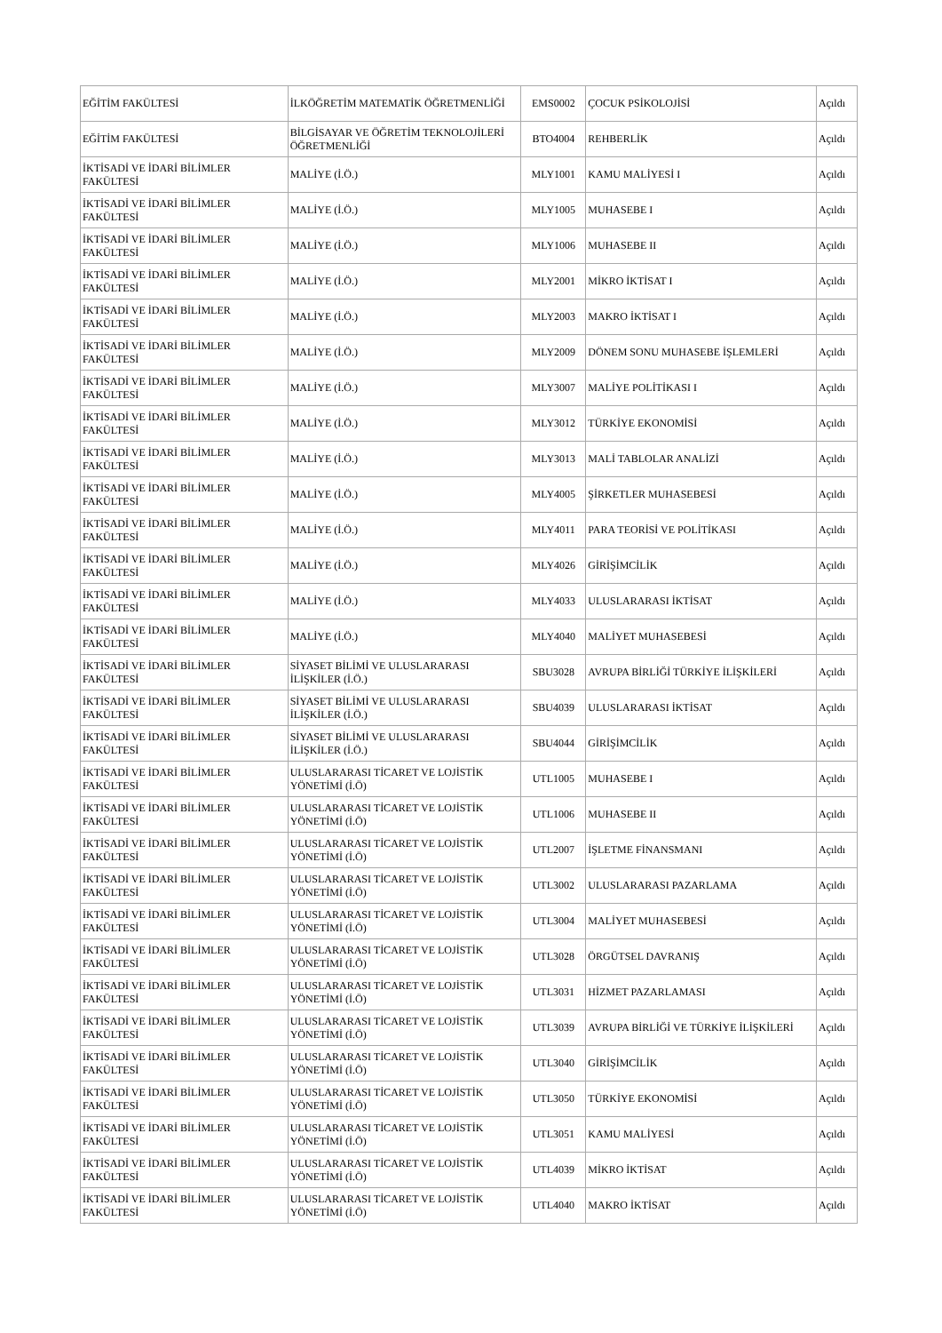| EĞİTİM FAKÜLTESİ | İLKÖĞRETİM MATEMATİK ÖĞRETMENLİĞİ | EMS0002 | ÇOCUK PSİKOLOJİSİ | Açıldı |
| EĞİTİM FAKÜLTESİ | BİLGİSAYAR VE ÖĞRETİM TEKNOLOJİLERİ ÖĞRETMENLİĞİ | BTO4004 | REHBERLİK | Açıldı |
| İKTİSADİ VE İDARİ BİLİMLER FAKÜLTESİ | MALİYE (İ.Ö.) | MLY1001 | KAMU MALİYESİ I | Açıldı |
| İKTİSADİ VE İDARİ BİLİMLER FAKÜLTESİ | MALİYE (İ.Ö.) | MLY1005 | MUHASEBE I | Açıldı |
| İKTİSADİ VE İDARİ BİLİMLER FAKÜLTESİ | MALİYE (İ.Ö.) | MLY1006 | MUHASEBE II | Açıldı |
| İKTİSADİ VE İDARİ BİLİMLER FAKÜLTESİ | MALİYE (İ.Ö.) | MLY2001 | MİKRO İKTİSAT I | Açıldı |
| İKTİSADİ VE İDARİ BİLİMLER FAKÜLTESİ | MALİYE (İ.Ö.) | MLY2003 | MAKRO İKTİSAT I | Açıldı |
| İKTİSADİ VE İDARİ BİLİMLER FAKÜLTESİ | MALİYE (İ.Ö.) | MLY2009 | DÖNEM SONU MUHASEBE İŞLEMLERİ | Açıldı |
| İKTİSADİ VE İDARİ BİLİMLER FAKÜLTESİ | MALİYE (İ.Ö.) | MLY3007 | MALİYE POLİTİKASI I | Açıldı |
| İKTİSADİ VE İDARİ BİLİMLER FAKÜLTESİ | MALİYE (İ.Ö.) | MLY3012 | TÜRKİYE EKONOMİSİ | Açıldı |
| İKTİSADİ VE İDARİ BİLİMLER FAKÜLTESİ | MALİYE (İ.Ö.) | MLY3013 | MALİ TABLOLAR ANALİZİ | Açıldı |
| İKTİSADİ VE İDARİ BİLİMLER FAKÜLTESİ | MALİYE (İ.Ö.) | MLY4005 | ŞİRKETLER MUHASEBESİ | Açıldı |
| İKTİSADİ VE İDARİ BİLİMLER FAKÜLTESİ | MALİYE (İ.Ö.) | MLY4011 | PARA TEORİSİ VE POLİTİKASI | Açıldı |
| İKTİSADİ VE İDARİ BİLİMLER FAKÜLTESİ | MALİYE (İ.Ö.) | MLY4026 | GİRİŞİMCİLİK | Açıldı |
| İKTİSADİ VE İDARİ BİLİMLER FAKÜLTESİ | MALİYE (İ.Ö.) | MLY4033 | ULUSLARARASI İKTİSAT | Açıldı |
| İKTİSADİ VE İDARİ BİLİMLER FAKÜLTESİ | MALİYE (İ.Ö.) | MLY4040 | MALİYET MUHASEBESİ | Açıldı |
| İKTİSADİ VE İDARİ BİLİMLER FAKÜLTESİ | SİYASET BİLİMİ VE ULUSLARARASI İLİŞKİLER (İ.Ö.) | SBU3028 | AVRUPA BİRLİĞİ TÜRKİYE İLİŞKİLERİ | Açıldı |
| İKTİSADİ VE İDARİ BİLİMLER FAKÜLTESİ | SİYASET BİLİMİ VE ULUSLARARASI İLİŞKİLER (İ.Ö.) | SBU4039 | ULUSLARARASI İKTİSAT | Açıldı |
| İKTİSADİ VE İDARİ BİLİMLER FAKÜLTESİ | SİYASET BİLİMİ VE ULUSLARARASI İLİŞKİLER (İ.Ö.) | SBU4044 | GİRİŞİMCİLİK | Açıldı |
| İKTİSADİ VE İDARİ BİLİMLER FAKÜLTESİ | ULUSLARARASI TİCARET VE LOJİSTİK YÖNETİMİ (İ.Ö) | UTL1005 | MUHASEBE I | Açıldı |
| İKTİSADİ VE İDARİ BİLİMLER FAKÜLTESİ | ULUSLARARASI TİCARET VE LOJİSTİK YÖNETİMİ (İ.Ö) | UTL1006 | MUHASEBE II | Açıldı |
| İKTİSADİ VE İDARİ BİLİMLER FAKÜLTESİ | ULUSLARARASI TİCARET VE LOJİSTİK YÖNETİMİ (İ.Ö) | UTL2007 | İŞLETME FİNANSMANI | Açıldı |
| İKTİSADİ VE İDARİ BİLİMLER FAKÜLTESİ | ULUSLARARASI TİCARET VE LOJİSTİK YÖNETİMİ (İ.Ö) | UTL3002 | ULUSLARARASI PAZARLAMA | Açıldı |
| İKTİSADİ VE İDARİ BİLİMLER FAKÜLTESİ | ULUSLARARASI TİCARET VE LOJİSTİK YÖNETİMİ (İ.Ö) | UTL3004 | MALİYET MUHASEBESİ | Açıldı |
| İKTİSADİ VE İDARİ BİLİMLER FAKÜLTESİ | ULUSLARARASI TİCARET VE LOJİSTİK YÖNETİMİ (İ.Ö) | UTL3028 | ÖRGÜTSEL DAVRANIŞ | Açıldı |
| İKTİSADİ VE İDARİ BİLİMLER FAKÜLTESİ | ULUSLARARASI TİCARET VE LOJİSTİK YÖNETİMİ (İ.Ö) | UTL3031 | HİZMET PAZARLAMASI | Açıldı |
| İKTİSADİ VE İDARİ BİLİMLER FAKÜLTESİ | ULUSLARARASI TİCARET VE LOJİSTİK YÖNETİMİ (İ.Ö) | UTL3039 | AVRUPA BİRLİĞİ VE TÜRKİYE İLİŞKİLERİ | Açıldı |
| İKTİSADİ VE İDARİ BİLİMLER FAKÜLTESİ | ULUSLARARASI TİCARET VE LOJİSTİK YÖNETİMİ (İ.Ö) | UTL3040 | GİRİŞİMCİLİK | Açıldı |
| İKTİSADİ VE İDARİ BİLİMLER FAKÜLTESİ | ULUSLARARASI TİCARET VE LOJİSTİK YÖNETİMİ (İ.Ö) | UTL3050 | TÜRKİYE EKONOMİSİ | Açıldı |
| İKTİSADİ VE İDARİ BİLİMLER FAKÜLTESİ | ULUSLARARASI TİCARET VE LOJİSTİK YÖNETİMİ (İ.Ö) | UTL3051 | KAMU MALİYESİ | Açıldı |
| İKTİSADİ VE İDARİ BİLİMLER FAKÜLTESİ | ULUSLARARASI TİCARET VE LOJİSTİK YÖNETİMİ (İ.Ö) | UTL4039 | MİKRO İKTİSAT | Açıldı |
| İKTİSADİ VE İDARİ BİLİMLER FAKÜLTESİ | ULUSLARARASI TİCARET VE LOJİSTİK YÖNETİMİ (İ.Ö) | UTL4040 | MAKRO İKTİSAT | Açıldı |